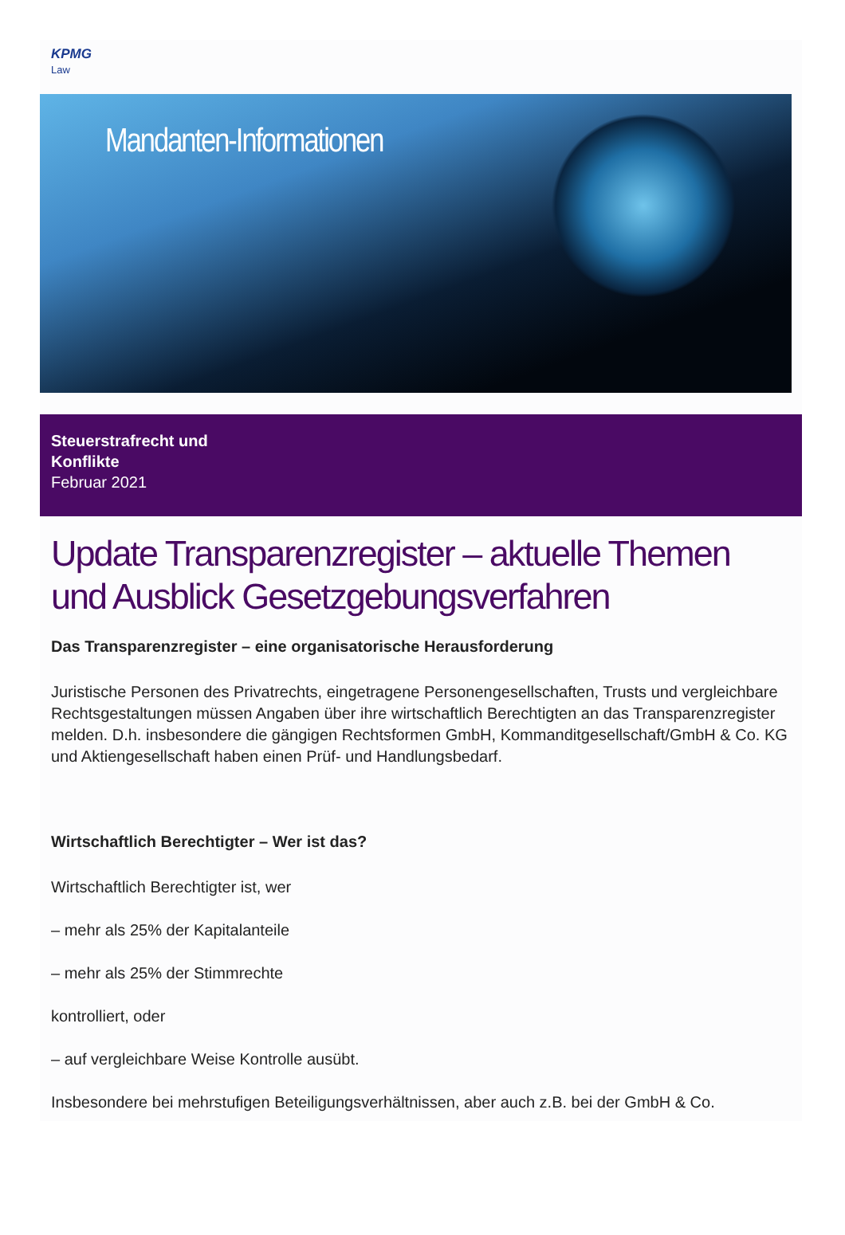KPMG
Law
Mandanten-Informationen
Steuerstrafrecht und
Konflikte
Februar 2021
Update Transparenzregister – aktuelle Themen und Ausblick Gesetzgebungsverfahren
Das Transparenzregister – eine organisatorische Herausforderung
Juristische Personen des Privatrechts, eingetragene Personengesellschaften, Trusts und vergleichbare Rechtsgestaltungen müssen Angaben über ihre wirtschaftlich Berechtigten an das Transparenzregister melden. D.h. insbesondere die gängigen Rechtsformen GmbH, Kommanditgesellschaft/GmbH & Co. KG und Aktiengesellschaft haben einen Prüf- und Handlungsbedarf.
Wirtschaftlich Berechtigter – Wer ist das?
Wirtschaftlich Berechtigter ist, wer
– mehr als 25% der Kapitalanteile
– mehr als 25% der Stimmrechte
kontrolliert, oder
– auf vergleichbare Weise Kontrolle ausübt.
Insbesondere bei mehrstufigen Beteiligungsverhältnissen, aber auch z.B. bei der GmbH & Co.